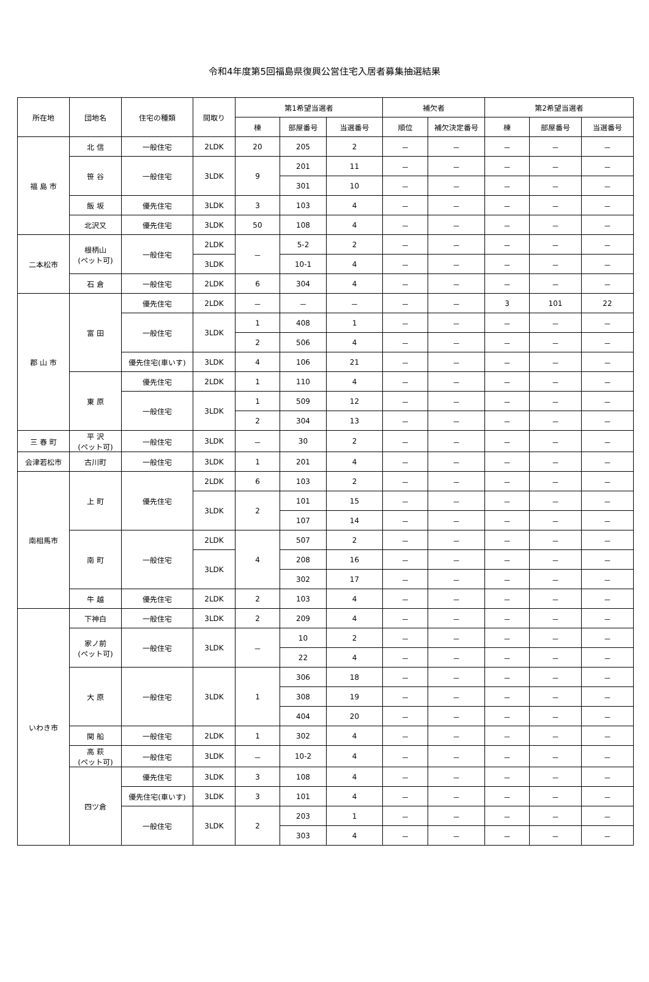令和4年度第5回福島県復興公営住宅入居者募集抽選結果
| 所在地 | 団地名 | 住宅の種類 | 間取り | 第1希望当選者 | | | 補欠者 | | 第2希望当選者 | | |
| --- | --- | --- | --- | --- | --- | --- | --- | --- | --- | --- | --- |
| | | | | 棟 | 部屋番号 | 当選番号 | 順位 | 補欠決定番号 | 棟 | 部屋番号 | 当選番号 |
| 福 島 市 | 北 信 | 一般住宅 | 2LDK | 20 | 205 | 2 | － | － | － | － | － |
| | 笹 谷 | 一般住宅 | 3LDK | 9 | 201 | 11 | － | － | － | － | － |
| | | | | | 301 | 10 | － | － | － | － | － |
| | 飯 坂 | 優先住宅 | 3LDK | 3 | 103 | 4 | － | － | － | － | － |
| | 北沢又 | 優先住宅 | 3LDK | 50 | 108 | 4 | － | － | － | － | － |
| 二本松市 | 根柄山 (ペット可) | 一般住宅 | 2LDK | － | 5-2 | 2 | － | － | － | － | － |
| | | | 3LDK | | 10-1 | 4 | － | － | － | － | － |
| | 石 倉 | 一般住宅 | 2LDK | 6 | 304 | 4 | － | － | － | － | － |
| 郡 山 市 | 富 田 | 優先住宅 | 2LDK | － | － | － | － | － | 3 | 101 | 22 |
| | | 一般住宅 | 3LDK | 1 | 408 | 1 | － | － | － | － | － |
| | | | | 2 | 506 | 4 | － | － | － | － | － |
| | | 優先住宅(車いす) | 3LDK | 4 | 106 | 21 | － | － | － | － | － |
| | 東 原 | 優先住宅 | 2LDK | 1 | 110 | 4 | － | － | － | － | － |
| | | 一般住宅 | 3LDK | 1 | 509 | 12 | － | － | － | － | － |
| | | | | 2 | 304 | 13 | － | － | － | － | － |
| 三 春 町 | 平 沢 (ペット可) | 一般住宅 | 3LDK | － | 30 | 2 | － | － | － | － | － |
| 会津若松市 | 古川町 | 一般住宅 | 3LDK | 1 | 201 | 4 | － | － | － | － | － |
| 南相馬市 | 上 町 | 優先住宅 | 2LDK | 6 | 103 | 2 | － | － | － | － | － |
| | | | 3LDK | 2 | 101 | 15 | － | － | － | － | － |
| | | | | | 107 | 14 | － | － | － | － | － |
| | 南 町 | 一般住宅 | 2LDK | 4 | 507 | 2 | － | － | － | － | － |
| | | | 3LDK | | 208 | 16 | － | － | － | － | － |
| | | | | | 302 | 17 | － | － | － | － | － |
| | 牛 越 | 優先住宅 | 2LDK | 2 | 103 | 4 | － | － | － | － | － |
| いわき市 | 下神白 | 一般住宅 | 3LDK | 2 | 209 | 4 | － | － | － | － | － |
| | 家ノ前 (ペット可) | 一般住宅 | 3LDK | － | 10 | 2 | － | － | － | － | － |
| | | | | | 22 | 4 | － | － | － | － | － |
| | 大 原 | 一般住宅 | 3LDK | 1 | 306 | 18 | － | － | － | － | － |
| | | | | | 308 | 19 | － | － | － | － | － |
| | | | | | 404 | 20 | － | － | － | － | － |
| | 関 船 | 一般住宅 | 2LDK | 1 | 302 | 4 | － | － | － | － | － |
| | 高 萩 (ペット可) | 一般住宅 | 3LDK | － | 10-2 | 4 | － | － | － | － | － |
| | 四ツ倉 | 優先住宅 | 3LDK | 3 | 108 | 4 | － | － | － | － | － |
| | | 優先住宅(車いす) | 3LDK | 3 | 101 | 4 | － | － | － | － | － |
| | | 一般住宅 | 3LDK | 2 | 203 | 1 | － | － | － | － | － |
| | | | | | 303 | 4 | － | － | － | － | － |